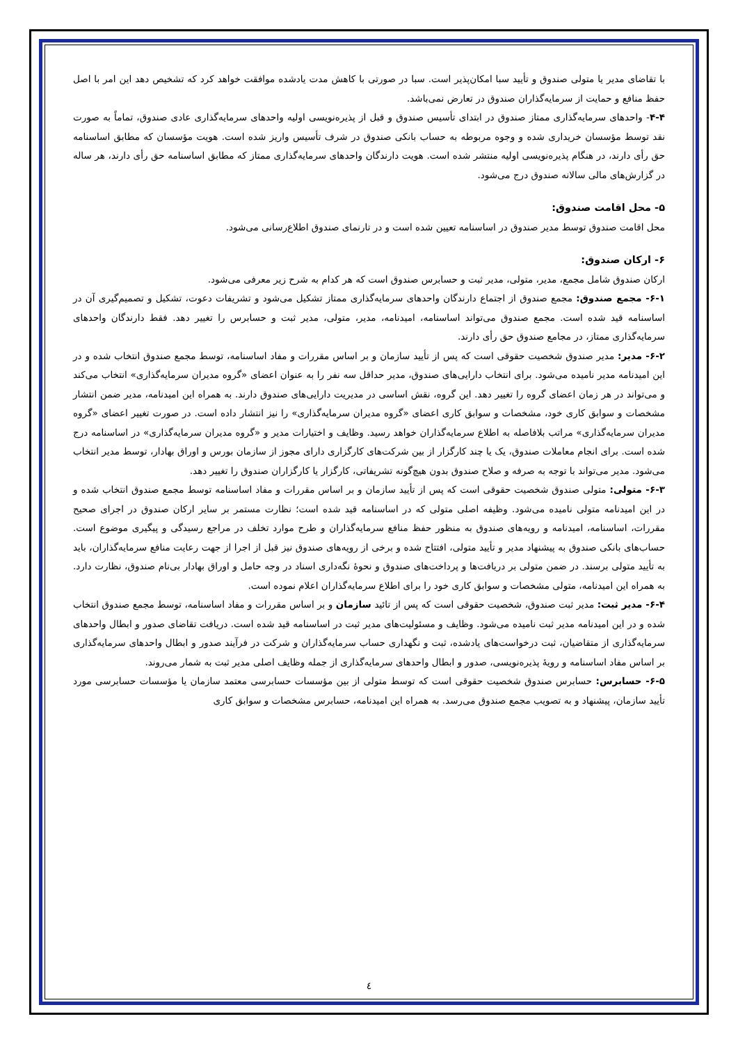با تقاضای مدیر یا متولی صندوق و تأیید سبا امکان‌پذیر است. سبا در صورتی با کاهش مدت یادشده موافقت خواهد کرد که تشخیص دهد این امر با اصل حفظ منافع و حمایت از سرمایه‌گذاران صندوق در تعارض نمی‌باشد.
۴-۴- واحدهای سرمایه‌گذاری ممتاز صندوق در ابتدای تأسیس صندوق و قبل از پذیره‌نویسی اولیه واحدهای سرمایه‌گذاری عادی صندوق، تماماً به صورت نقد توسط مؤسسان خریداری شده و وجوه مربوطه به حساب بانکی صندوق در شرف تأسیس واریز شده است. هویت مؤسسان که مطابق اساسنامه حق رأی دارند، در هنگام پذیره‌نویسی اولیه منتشر شده است. هویت دارندگان واحدهای سرمایه‌گذاری ممتاز که مطابق اساسنامه حق رأی دارند، هر ساله در گزارش‌های مالی سالانه صندوق درج می‌شود.
۵- محل اقامت صندوق:
محل اقامت صندوق توسط مدیر صندوق در اساسنامه تعیین شده است و در تارنمای صندوق اطلاع‌رسانی می‌شود.
۶- ارکان صندوق:
ارکان صندوق شامل مجمع، مدیر، متولی، مدیر ثبت و حسابرس صندوق است که هر کدام به شرح زیر معرفی می‌شود.
۶-۱- مجمع صندوق: مجمع صندوق از اجتماع دارندگان واحدهای سرمایه‌گذاری ممتاز تشکیل می‌شود و تشریفات دعوت، تشکیل و تصمیم‌گیری آن در اساسنامه قید شده است. مجمع صندوق می‌تواند اساسنامه، امیدنامه، مدیر، متولی، مدیر ثبت و حسابرس را تغییر دهد. فقط دارندگان واحدهای سرمایه‌گذاری ممتاز، در مجامع صندوق حق رأی دارند.
۶-۲- مدیر: مدیر صندوق شخصیت حقوقی است که پس از تأیید سازمان و بر اساس مقررات و مفاد اساسنامه، توسط مجمع صندوق انتخاب شده و در این امیدنامه مدیر نامیده می‌شود. برای انتخاب دارایی‌های صندوق، مدیر حداقل سه نفر را به عنوان اعضای «گروه مدیران سرمایه‌گذاری» انتخاب می‌کند و می‌تواند در هر زمان اعضای گروه را تغییر دهد. این گروه، نقش اساسی در مدیریت دارایی‌های صندوق دارند. به همراه این امیدنامه، مدیر ضمن انتشار مشخصات و سوابق کاری خود، مشخصات و سوابق کاری اعضای «گروه مدیران سرمایه‌گذاری» را نیز انتشار داده است. در صورت تغییر اعضای «گروه مدیران سرمایه‌گذاری» مراتب بلافاصله به اطلاع سرمایه‌گذاران خواهد رسید. وظایف و اختیارات مدیر و «گروه مدیران سرمایه‌گذاری» در اساسنامه درج شده است. برای انجام معاملات صندوق، یک یا چند کارگزار از بین شرکت‌های کارگزاری دارای مجوز از سازمان بورس و اوراق بهادار، توسط مدیر انتخاب می‌شود. مدیر می‌تواند با توجه به صرفه و صلاح صندوق بدون هیچ‌گونه تشریفاتی، کارگزار یا کارگزاران صندوق را تغییر دهد.
۶-۳- متولی: متولی صندوق شخصیت حقوقی است که پس از تأیید سازمان و بر اساس مقررات و مفاد اساسنامه توسط مجمع صندوق انتخاب شده و در این امیدنامه متولی نامیده می‌شود. وظیفه اصلی متولی که در اساسنامه قید شده است؛ نظارت مستمر بر سایر ارکان صندوق در اجرای صحیح مقررات، اساسنامه، امیدنامه و رویه‌های صندوق به منظور حفظ منافع سرمایه‌گذاران و طرح موارد تخلف در مراجع رسیدگی و پیگیری موضوع است. حساب‌های بانکی صندوق به پیشنهاد مدیر و تأیید متولی، افتتاح شده و برخی از رویه‌های صندوق نیز قبل از اجرا از جهت رعایت منافع سرمایه‌گذاران، باید به تأیید متولی برسند. در ضمن متولی بر دریافت‌ها و پرداخت‌های صندوق و نحوهٔ نگه‌داری اسناد در وجه حامل و اوراق بهادار بی‌نام صندوق، نظارت دارد. به همراه این امیدنامه، متولی مشخصات و سوابق کاری خود را برای اطلاع سرمایه‌گذاران اعلام نموده است.
۶-۴- مدیر ثبت: مدیر ثبت صندوق، شخصیت حقوقی است که پس از تائید سازمان و بر اساس مقررات و مفاد اساسنامه، توسط مجمع صندوق انتخاب شده و در این امیدنامه مدیر ثبت نامیده می‌شود. وظایف و مسئولیت‌های مدیر ثبت در اساسنامه قید شده است. دریافت تقاضای صدور و ابطال واحدهای سرمایه‌گذاری از متقاضیان، ثبت درخواست‌های یادشده، ثبت و نگهداری حساب سرمایه‌گذاران و شرکت در فرآیند صدور و ابطال واحدهای سرمایه‌گذاری بر اساس مفاد اساسنامه و رویهٔ پذیره‌نویسی، صدور و ابطال واحدهای سرمایه‌گذاری از جمله وظایف اصلی مدیر ثبت به شمار می‌روند.
۶-۵- حسابرس: حسابرس صندوق شخصیت حقوقی است که توسط متولی از بین مؤسسات حسابرسی معتمد سازمان یا مؤسسات حسابرسی مورد تأیید سازمان، پیشنهاد و به تصویب مجمع صندوق می‌رسد. به همراه این امیدنامه، حسابرس مشخصات و سوابق کاری
٤